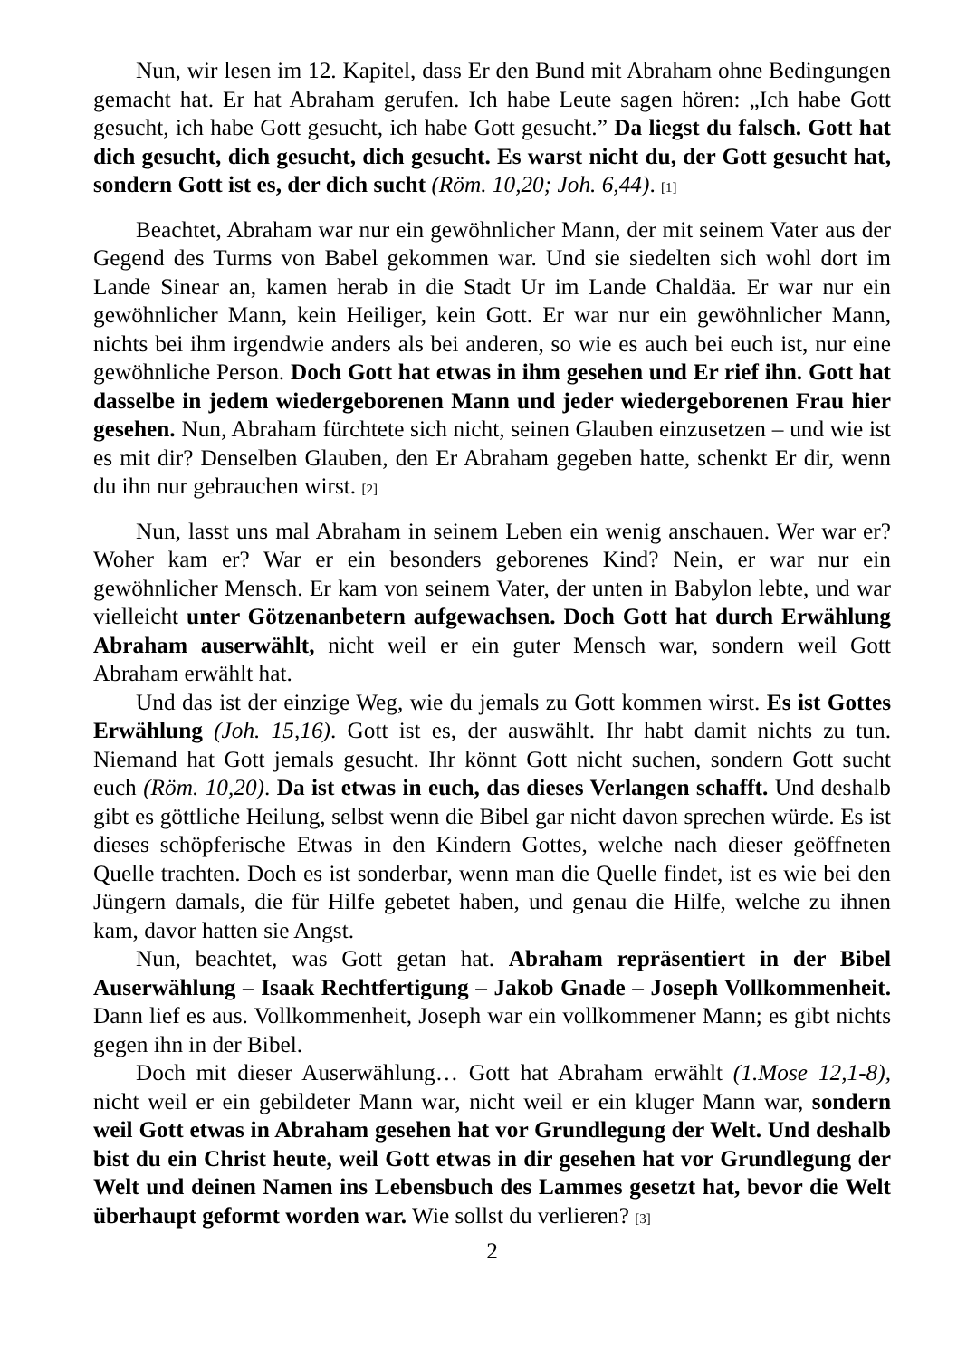Nun, wir lesen im 12. Kapitel, dass Er den Bund mit Abraham ohne Bedingungen gemacht hat. Er hat Abraham gerufen. Ich habe Leute sagen hören: „Ich habe Gott gesucht, ich habe Gott gesucht, ich habe Gott gesucht.” Da liegst du falsch. Gott hat dich gesucht, dich gesucht, dich gesucht. Es warst nicht du, der Gott gesucht hat, sondern Gott ist es, der dich sucht (Röm. 10,20; Joh. 6,44). [1]
Beachtet, Abraham war nur ein gewöhnlicher Mann, der mit seinem Vater aus der Gegend des Turms von Babel gekommen war. Und sie siedelten sich wohl dort im Lande Sinear an, kamen herab in die Stadt Ur im Lande Chaldäa. Er war nur ein gewöhnlicher Mann, kein Heiliger, kein Gott. Er war nur ein gewöhnlicher Mann, nichts bei ihm irgendwie anders als bei anderen, so wie es auch bei euch ist, nur eine gewöhnliche Person. Doch Gott hat etwas in ihm gesehen und Er rief ihn. Gott hat dasselbe in jedem wiedergeborenen Mann und jeder wiedergeborenen Frau hier gesehen. Nun, Abraham fürchtete sich nicht, seinen Glauben einzusetzen – und wie ist es mit dir? Denselben Glauben, den Er Abraham gegeben hatte, schenkt Er dir, wenn du ihn nur gebrauchen wirst. [2]
Nun, lasst uns mal Abraham in seinem Leben ein wenig anschauen. Wer war er? Woher kam er? War er ein besonders geborenes Kind? Nein, er war nur ein gewöhnlicher Mensch. Er kam von seinem Vater, der unten in Babylon lebte, und war vielleicht unter Götzenanbetern aufgewachsen. Doch Gott hat durch Erwählung Abraham auserwählt, nicht weil er ein guter Mensch war, sondern weil Gott Abraham erwählt hat.
Und das ist der einzige Weg, wie du jemals zu Gott kommen wirst. Es ist Gottes Erwählung (Joh. 15,16). Gott ist es, der auswählt. Ihr habt damit nichts zu tun. Niemand hat Gott jemals gesucht. Ihr könnt Gott nicht suchen, sondern Gott sucht euch (Röm. 10,20). Da ist etwas in euch, das dieses Verlangen schafft. Und deshalb gibt es göttliche Heilung, selbst wenn die Bibel gar nicht davon sprechen würde. Es ist dieses schöpferische Etwas in den Kindern Gottes, welche nach dieser geöffneten Quelle trachten. Doch es ist sonderbar, wenn man die Quelle findet, ist es wie bei den Jüngern damals, die für Hilfe gebetet haben, und genau die Hilfe, welche zu ihnen kam, davor hatten sie Angst.
Nun, beachtet, was Gott getan hat. Abraham repräsentiert in der Bibel Auserwählung – Isaak Rechtfertigung – Jakob Gnade – Joseph Vollkommenheit. Dann lief es aus. Vollkommenheit, Joseph war ein vollkommener Mann; es gibt nichts gegen ihn in der Bibel.
Doch mit dieser Auserwählung… Gott hat Abraham erwählt (1.Mose 12,1-8), nicht weil er ein gebildeter Mann war, nicht weil er ein kluger Mann war, sondern weil Gott etwas in Abraham gesehen hat vor Grundlegung der Welt. Und deshalb bist du ein Christ heute, weil Gott etwas in dir gesehen hat vor Grundlegung der Welt und deinen Namen ins Lebensbuch des Lammes gesetzt hat, bevor die Welt überhaupt geformt worden war. Wie sollst du verlieren? [3]
2